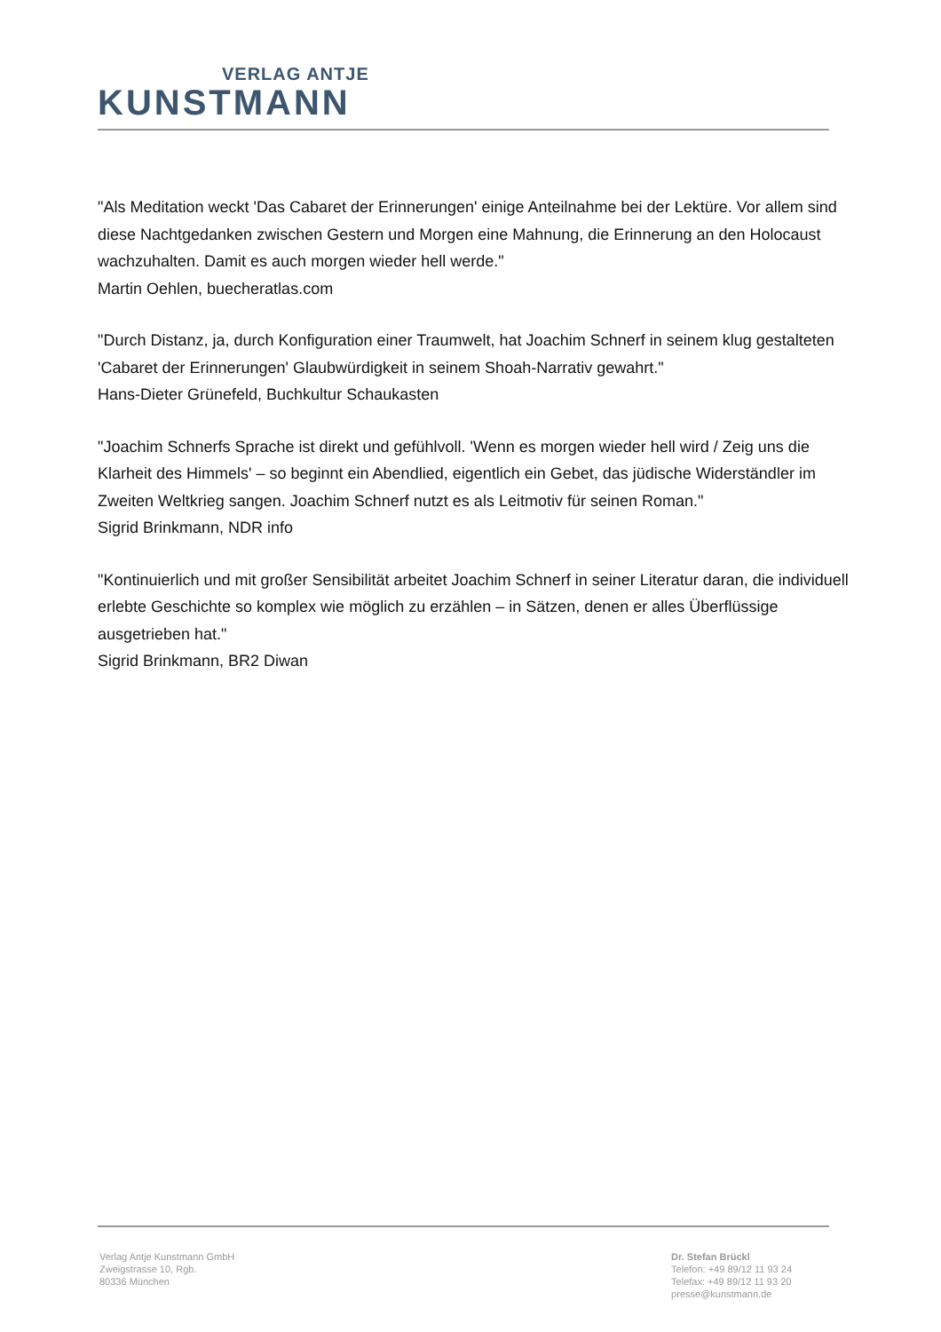VERLAG ANTJE
KUNSTMANN
"Als Meditation weckt 'Das Cabaret der Erinnerungen' einige Anteilnahme bei der Lektüre. Vor allem sind diese Nachtgedanken zwischen Gestern und Morgen eine Mahnung, die Erinnerung an den Holocaust wachzuhalten. Damit es auch morgen wieder hell werde."
Martin Oehlen, buecheratlas.com
"Durch Distanz, ja, durch Konfiguration einer Traumwelt, hat Joachim Schnerf in seinem klug gestalteten 'Cabaret der Erinnerungen' Glaubwürdigkeit in seinem Shoah-Narrativ gewahrt."
Hans-Dieter Grünefeld, Buchkultur Schaukasten
"Joachim Schnerfs Sprache ist direkt und gefühlvoll. 'Wenn es morgen wieder hell wird / Zeig uns die Klarheit des Himmels' – so beginnt ein Abendlied, eigentlich ein Gebet, das jüdische Widerständler im Zweiten Weltkrieg sangen. Joachim Schnerf nutzt es als Leitmotiv für seinen Roman."
Sigrid Brinkmann, NDR info
"Kontinuierlich und mit großer Sensibilität arbeitet Joachim Schnerf in seiner Literatur daran, die individuell erlebte Geschichte so komplex wie möglich zu erzählen – in Sätzen, denen er alles Überflüssige ausgetrieben hat."
Sigrid Brinkmann, BR2 Diwan
Verlag Antje Kunstmann GmbH
Zweigstrasse 10, Rgb.
80336 München
Dr. Stefan Brückl
Telefon: +49 89/12 11 93 24
Telefax: +49 89/12 11 93 20
presse@kunstmann.de